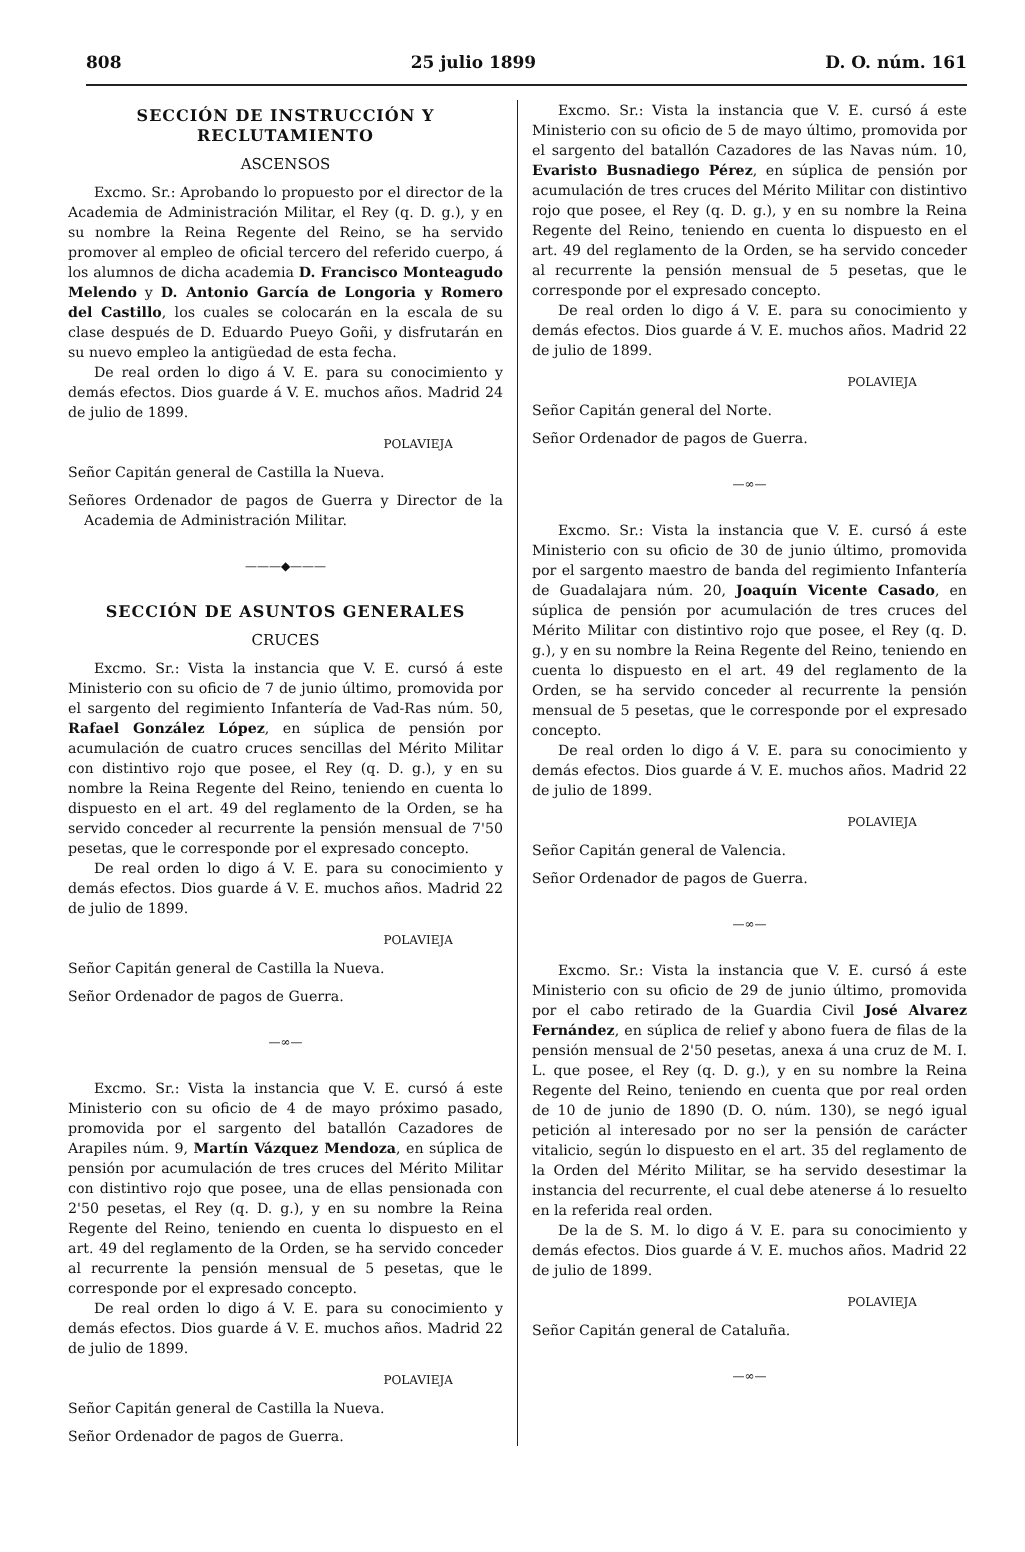808 25 julio 1899 D. O. núm. 161
SECCIÓN DE INSTRUCCIÓN Y RECLUTAMIENTO
ASCENSOS
Excmo. Sr.: Aprobando lo propuesto por el director de la Academia de Administración Militar, el Rey (q. D. g.), y en su nombre la Reina Regente del Reino, se ha servido promover al empleo de oficial tercero del referido cuerpo, á los alumnos de dicha academia D. Francisco Monteagudo Melendo y D. Antonio García de Longoria y Romero del Castillo, los cuales se colocarán en la escala de su clase después de D. Eduardo Pueyo Goñi, y disfrutarán en su nuevo empleo la antigüedad de esta fecha.
De real orden lo digo á V. E. para su conocimiento y demás efectos. Dios guarde á V. E. muchos años. Madrid 24 de julio de 1899.
POLAVIEJA
Señor Capitán general de Castilla la Nueva.
Señores Ordenador de pagos de Guerra y Director de la Academia de Administración Militar.
———◆———
SECCIÓN DE ASUNTOS GENERALES
CRUCES
Excmo. Sr.: Vista la instancia que V. E. cursó á este Ministerio con su oficio de 7 de junio último, promovida por el sargento del regimiento Infantería de Vad-Ras núm. 50, Rafael González López, en súplica de pensión por acumulación de cuatro cruces sencillas del Mérito Militar con distintivo rojo que posee, el Rey (q. D. g.), y en su nombre la Reina Regente del Reino, teniendo en cuenta lo dispuesto en el art. 49 del reglamento de la Orden, se ha servido conceder al recurrente la pensión mensual de 7'50 pesetas, que le corresponde por el expresado concepto.
De real orden lo digo á V. E. para su conocimiento y demás efectos. Dios guarde á V. E. muchos años. Madrid 22 de julio de 1899.
POLAVIEJA
Señor Capitán general de Castilla la Nueva.
Señor Ordenador de pagos de Guerra.
—∞—
Excmo. Sr.: Vista la instancia que V. E. cursó á este Ministerio con su oficio de 4 de mayo próximo pasado, promovida por el sargento del batallón Cazadores de Arapiles núm. 9, Martín Vázquez Mendoza, en súplica de pensión por acumulación de tres cruces del Mérito Militar con distintivo rojo que posee, una de ellas pensionada con 2'50 pesetas, el Rey (q. D. g.), y en su nombre la Reina Regente del Reino, teniendo en cuenta lo dispuesto en el art. 49 del reglamento de la Orden, se ha servido conceder al recurrente la pensión mensual de 5 pesetas, que le corresponde por el expresado concepto.
De real orden lo digo á V. E. para su conocimiento y demás efectos. Dios guarde á V. E. muchos años. Madrid 22 de julio de 1899.
POLAVIEJA
Señor Capitán general de Castilla la Nueva.
Señor Ordenador de pagos de Guerra.
Excmo. Sr.: Vista la instancia que V. E. cursó á este Ministerio con su oficio de 5 de mayo último, promovida por el sargento del batallón Cazadores de las Navas núm. 10, Evaristo Busnadiego Pérez, en súplica de pensión por acumulación de tres cruces del Mérito Militar con distintivo rojo que posee, el Rey (q. D. g.), y en su nombre la Reina Regente del Reino, teniendo en cuenta lo dispuesto en el art. 49 del reglamento de la Orden, se ha servido conceder al recurrente la pensión mensual de 5 pesetas, que le corresponde por el expresado concepto.
De real orden lo digo á V. E. para su conocimiento y demás efectos. Dios guarde á V. E. muchos años. Madrid 22 de julio de 1899.
POLAVIEJA
Señor Capitán general del Norte.
Señor Ordenador de pagos de Guerra.
—∞—
Excmo. Sr.: Vista la instancia que V. E. cursó á este Ministerio con su oficio de 30 de junio último, promovida por el sargento maestro de banda del regimiento Infantería de Guadalajara núm. 20, Joaquín Vicente Casado, en súplica de pensión por acumulación de tres cruces del Mérito Militar con distintivo rojo que posee, el Rey (q. D. g.), y en su nombre la Reina Regente del Reino, teniendo en cuenta lo dispuesto en el art. 49 del reglamento de la Orden, se ha servido conceder al recurrente la pensión mensual de 5 pesetas, que le corresponde por el expresado concepto.
De real orden lo digo á V. E. para su conocimiento y demás efectos. Dios guarde á V. E. muchos años. Madrid 22 de julio de 1899.
POLAVIEJA
Señor Capitán general de Valencia.
Señor Ordenador de pagos de Guerra.
—∞—
Excmo. Sr.: Vista la instancia que V. E. cursó á este Ministerio con su oficio de 29 de junio último, promovida por el cabo retirado de la Guardia Civil José Alvarez Fernández, en súplica de relief y abono fuera de filas de la pensión mensual de 2'50 pesetas, anexa á una cruz de M. I. L. que posee, el Rey (q. D. g.), y en su nombre la Reina Regente del Reino, teniendo en cuenta que por real orden de 10 de junio de 1890 (D. O. núm. 130), se negó igual petición al interesado por no ser la pensión de carácter vitalicio, según lo dispuesto en el art. 35 del reglamento de la Orden del Mérito Militar, se ha servido desestimar la instancia del recurrente, el cual debe atenerse á lo resuelto en la referida real orden.
De la de S. M. lo digo á V. E. para su conocimiento y demás efectos. Dios guarde á V. E. muchos años. Madrid 22 de julio de 1899.
POLAVIEJA
Señor Capitán general de Cataluña.
—∞—